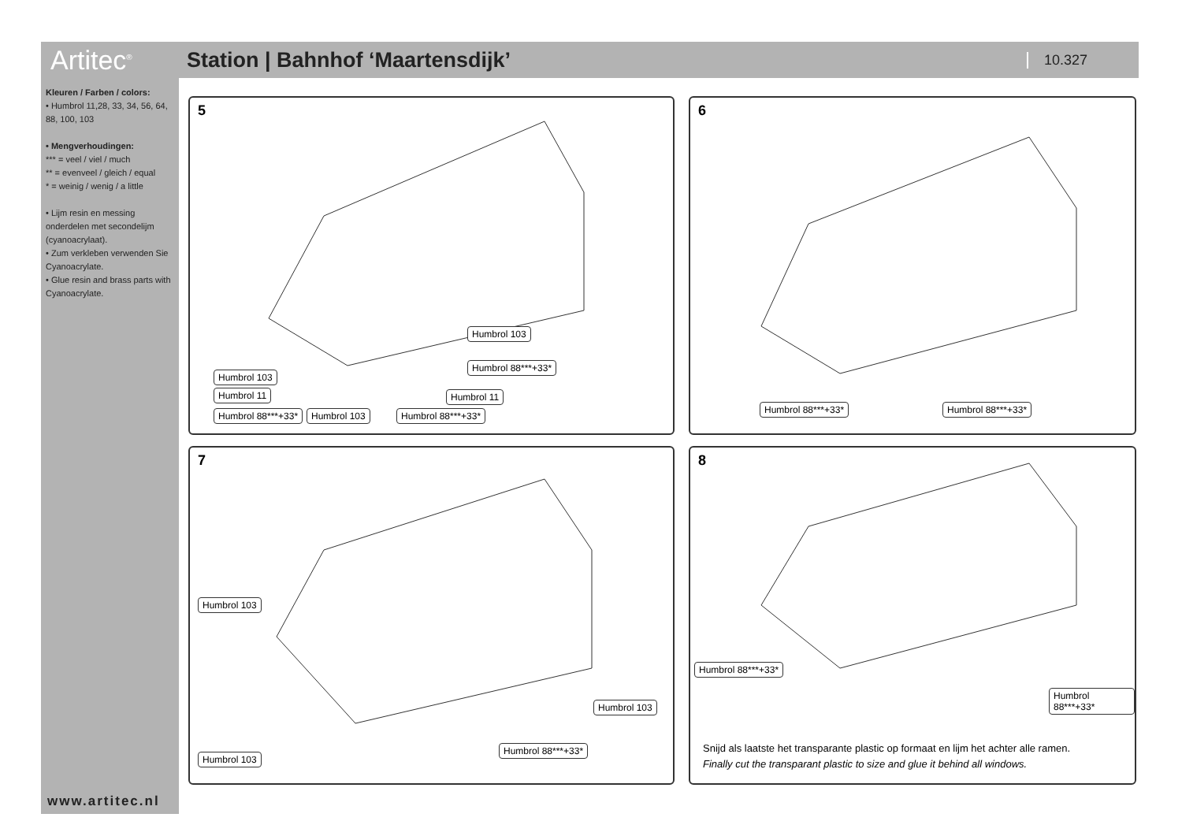Artitec<sup>®</sup>
Station | Bahnhof ‘Maartensdijk’
10.327
Kleuren / Farben / colors:
• Humbrol 11,28, 33, 34, 56, 64, 88, 100, 103
• Mengverhoudingen:
*** = veel / viel / much
** = evenveel / gleich / equal
* = weinig / wenig / a little
• Lijm resin en messing onderdelen met secondelijm (cyanoacrylaat).
• Zum verkleben verwenden Sie Cyanoacrylate.
• Glue resin and brass parts with Cyanoacrylate.
www.artitec.nl
5
Humbrol 103
Humbrol 11
Humbrol 88***+33* Humbrol 103 Humbrol 88***+33*
Humbrol 103
Humbrol 88***+33*
Humbrol 11
6
Humbrol 88***+33* Humbrol 88***+33*
7
Humbrol 103
Humbrol 103
Humbrol 88***+33*
Humbrol 103
8
Humbrol 88***+33*
Humbrol 88***+33*
Snijd als laatste het transparante plastic op formaat en lijm het achter alle ramen.
Finally cut the transparant plastic to size and glue it behind all windows.